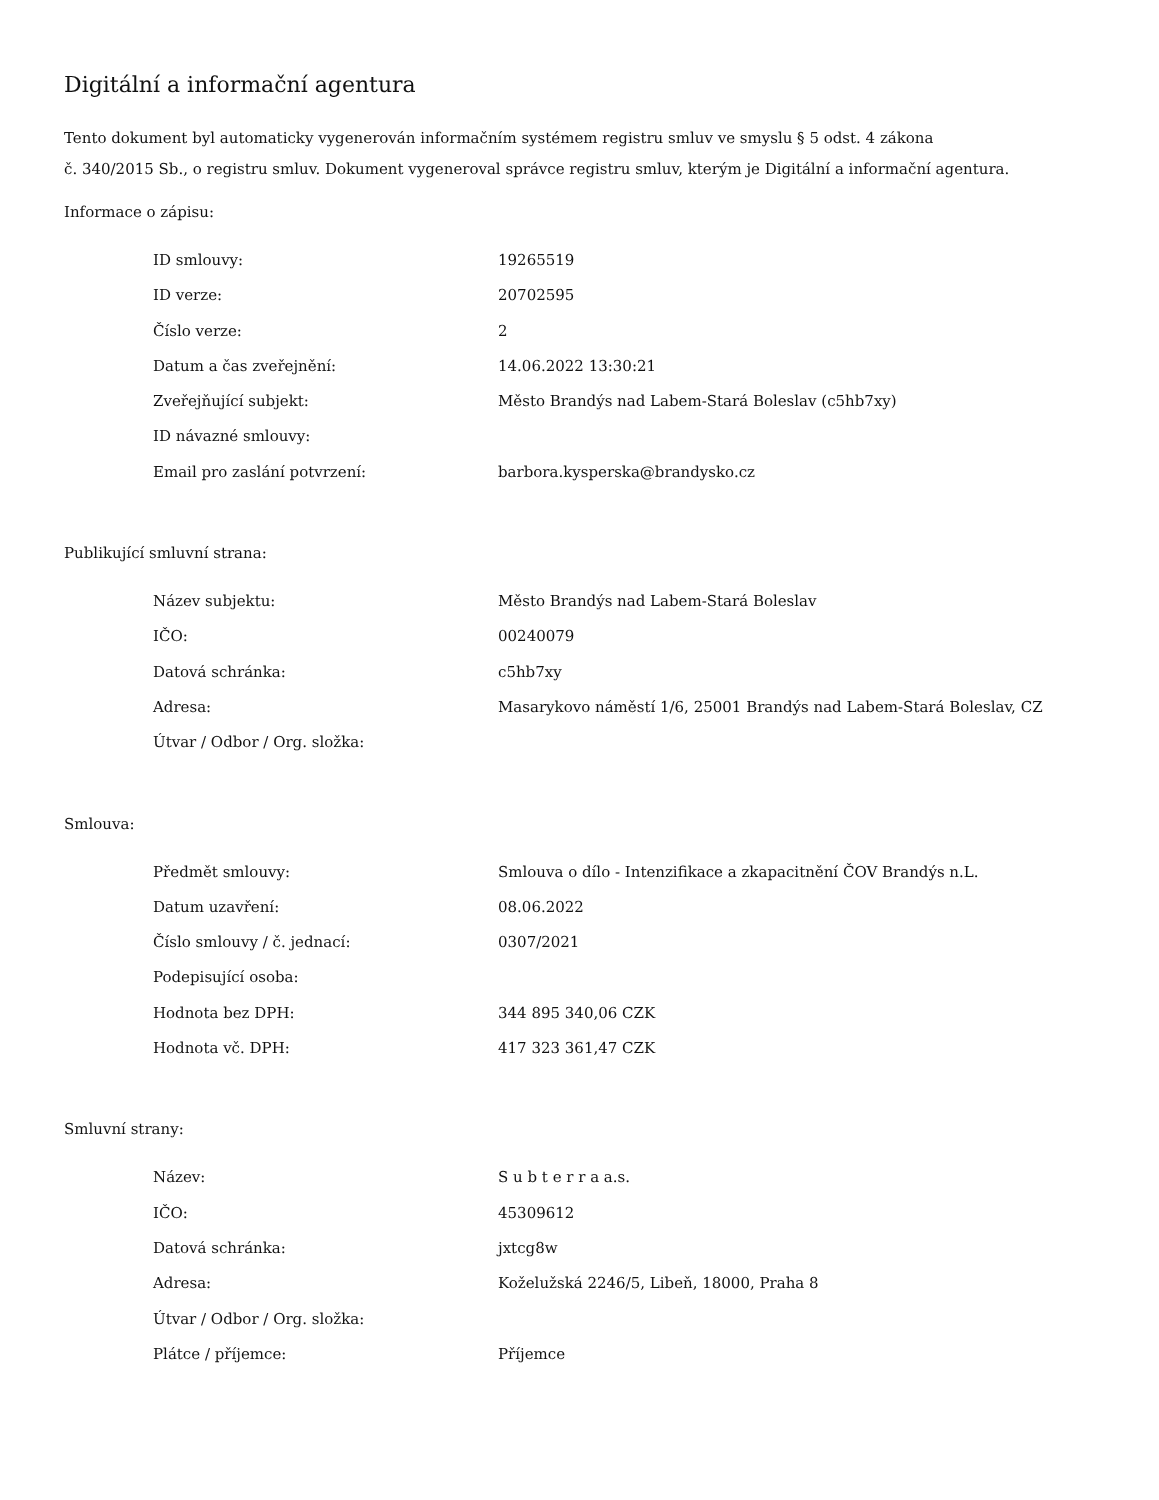Digitální a informační agentura
Tento dokument byl automaticky vygenerován informačním systémem registru smluv ve smyslu § 5 odst. 4 zákona
č. 340/2015 Sb., o registru smluv. Dokument vygeneroval správce registru smluv, kterým je Digitální a informační agentura.
Informace o zápisu:
| ID smlouvy: | 19265519 |
| ID verze: | 20702595 |
| Číslo verze: | 2 |
| Datum a čas zveřejnění: | 14.06.2022 13:30:21 |
| Zveřejňující subjekt: | Město Brandýs nad Labem-Stará Boleslav (c5hb7xy) |
| ID návazné smlouvy: | |
| Email pro zaslání potvrzení: | barbora.kysperska@brandysko.cz |
Publikující smluvní strana:
| Název subjektu: | Město Brandýs nad Labem-Stará Boleslav |
| IČO: | 00240079 |
| Datová schránka: | c5hb7xy |
| Adresa: | Masarykovo náměstí 1/6, 25001 Brandýs nad Labem-Stará Boleslav, CZ |
| Útvar / Odbor / Org. složka: | |
Smlouva:
| Předmět smlouvy: | Smlouva o dílo - Intenzifikace a zkapacitnění ČOV Brandýs n.L. |
| Datum uzavření: | 08.06.2022 |
| Číslo smlouvy / č. jednací: | 0307/2021 |
| Podepisující osoba: | |
| Hodnota bez DPH: | 344 895 340,06 CZK |
| Hodnota vč. DPH: | 417 323 361,47 CZK |
Smluvní strany:
| Název: | S u b t e r r a a.s. |
| IČO: | 45309612 |
| Datová schránka: | jxtcg8w |
| Adresa: | Koželužská 2246/5, Libeň, 18000, Praha 8 |
| Útvar / Odbor / Org. složka: | |
| Plátce / příjemce: | Příjemce |